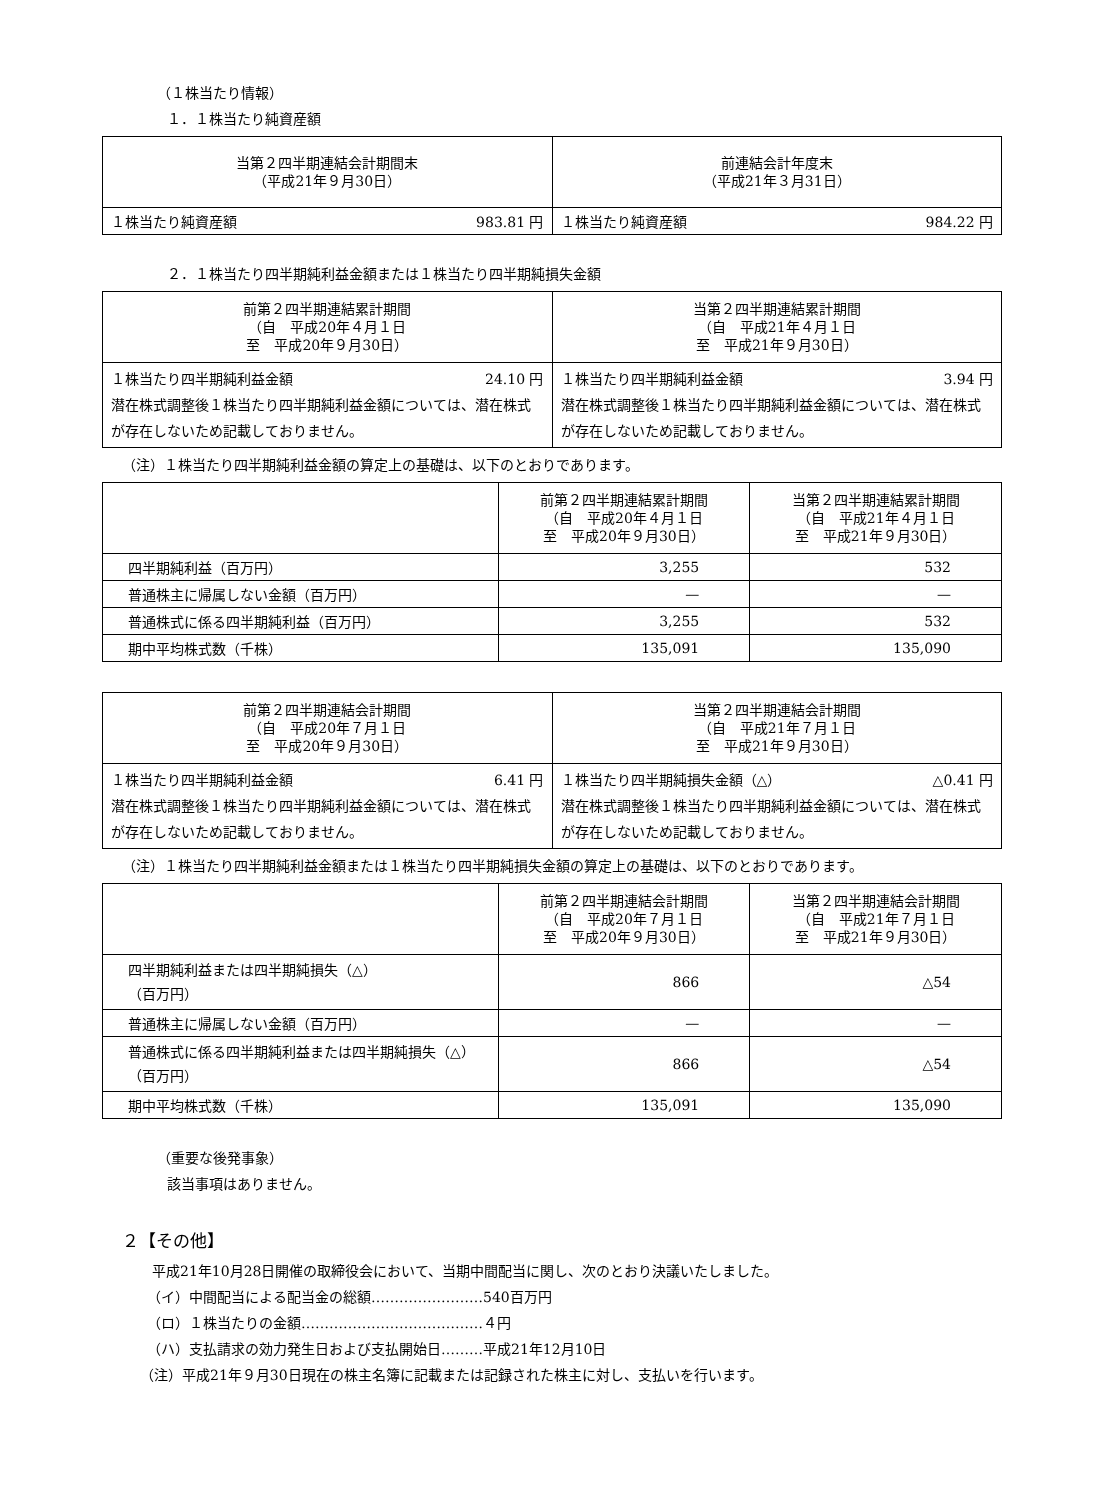（１株当たり情報）
１．１株当たり純資産額
| 当第２四半期連結会計期間末 （平成21年９月30日） | 前連結会計年度末 （平成21年３月31日） |
| --- | --- |
| １株当たり純資産額 983.81 円 | １株当たり純資産額 984.22 円 |
２．１株当たり四半期純利益金額または１株当たり四半期純損失金額
| 前第２四半期連結累計期間 （自 平成20年４月１日 至 平成20年９月30日） | 当第２四半期連結累計期間 （自 平成21年４月１日 至 平成21年９月30日） |
| --- | --- |
| １株当たり四半期純利益金額 24.10 円 潜在株式調整後１株当たり四半期純利益金額については、潜在株式が存在しないため記載しておりません。 | １株当たり四半期純利益金額 3.94 円 潜在株式調整後１株当たり四半期純利益金額については、潜在株式が存在しないため記載しておりません。 |
（注）１株当たり四半期純利益金額の算定上の基礎は、以下のとおりであります。
| | 前第２四半期連結累計期間 （自 平成20年４月１日 至 平成20年９月30日） | 当第２四半期連結累計期間 （自 平成21年４月１日 至 平成21年９月30日） |
| --- | --- | --- |
| 四半期純利益（百万円） | 3,255 | 532 |
| 普通株主に帰属しない金額（百万円） | — | — |
| 普通株式に係る四半期純利益（百万円） | 3,255 | 532 |
| 期中平均株式数（千株） | 135,091 | 135,090 |
| 前第２四半期連結会計期間 （自 平成20年７月１日 至 平成20年９月30日） | 当第２四半期連結会計期間 （自 平成21年７月１日 至 平成21年９月30日） |
| --- | --- |
| １株当たり四半期純利益金額 6.41 円 潜在株式調整後１株当たり四半期純利益金額については、潜在株式が存在しないため記載しておりません。 | １株当たり四半期純損失金額（△） △0.41 円 潜在株式調整後１株当たり四半期純利益金額については、潜在株式が存在しないため記載しておりません。 |
（注）１株当たり四半期純利益金額または１株当たり四半期純損失金額の算定上の基礎は、以下のとおりであります。
| | 前第２四半期連結会計期間 （自 平成20年７月１日 至 平成20年９月30日） | 当第２四半期連結会計期間 （自 平成21年７月１日 至 平成21年９月30日） |
| --- | --- | --- |
| 四半期純利益または四半期純損失（△） （百万円） | 866 | △54 |
| 普通株主に帰属しない金額（百万円） | — | — |
| 普通株式に係る四半期純利益または四半期純損失（△）（百万円） | 866 | △54 |
| 期中平均株式数（千株） | 135,091 | 135,090 |
（重要な後発事象）
該当事項はありません。
２【その他】
平成21年10月28日開催の取締役会において、当期中間配当に関し、次のとおり決議いたしました。
（イ）中間配当による配当金の総額……………………540百万円
（ロ）１株当たりの金額…………………………………４円
（ハ）支払請求の効力発生日および支払開始日………平成21年12月10日
（注）平成21年９月30日現在の株主名簿に記載または記録された株主に対し、支払いを行います。